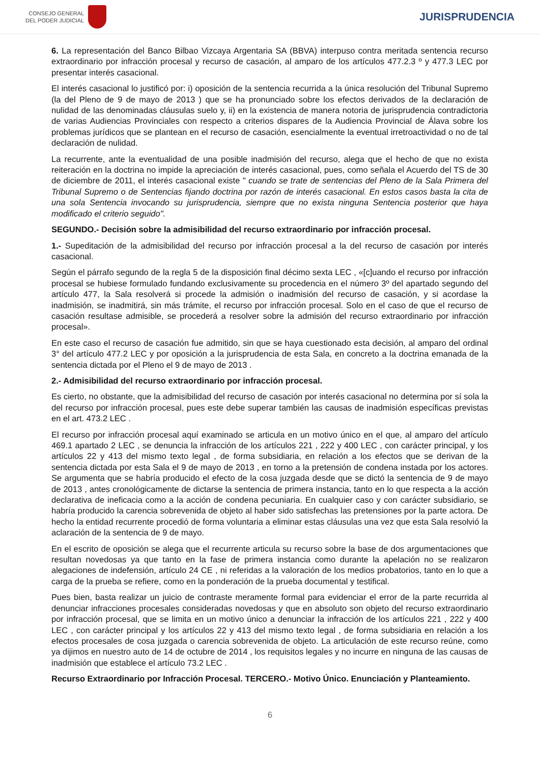CONSEJO GENERAL
DEL PODER JUDICIAL
JURISPRUDENCIA
6. La representación del Banco Bilbao Vizcaya Argentaria SA (BBVA) interpuso contra meritada sentencia recurso extraordinario por infracción procesal y recurso de casación, al amparo de los artículos 477.2.3 º y 477.3 LEC por presentar interés casacional.
El interés casacional lo justificó por: i) oposición de la sentencia recurrida a la única resolución del Tribunal Supremo (la del Pleno de 9 de mayo de 2013 ) que se ha pronunciado sobre los efectos derivados de la declaración de nulidad de las denominadas cláusulas suelo y, ii) en la existencia de manera notoria de jurisprudencia contradictoria de varias Audiencias Provinciales con respecto a criterios dispares de la Audiencia Provincial de Álava sobre los problemas jurídicos que se plantean en el recurso de casación, esencialmente la eventual irretroactividad o no de tal declaración de nulidad.
La recurrente, ante la eventualidad de una posible inadmisión del recurso, alega que el hecho de que no exista reiteración en la doctrina no impide la apreciación de interés casacional, pues, como señala el Acuerdo del TS de 30 de diciembre de 2011, el interés casacional existe " cuando se trate de sentencias del Pleno de la Sala Primera del Tribunal Supremo o de Sentencias fijando doctrina por razón de interés casacional. En estos casos basta la cita de una sola Sentencia invocando su jurisprudencia, siempre que no exista ninguna Sentencia posterior que haya modificado el criterio seguido".
SEGUNDO.- Decisión sobre la admisibilidad del recurso extraordinario por infracción procesal.
1.- Supeditación de la admisibilidad del recurso por infracción procesal a la del recurso de casación por interés casacional.
Según el párrafo segundo de la regla 5 de la disposición final décimo sexta LEC , «[c]uando el recurso por infracción procesal se hubiese formulado fundando exclusivamente su procedencia en el número 3º del apartado segundo del artículo 477, la Sala resolverá si procede la admisión o inadmisión del recurso de casación, y si acordase la inadmisión, se inadmitirá, sin más trámite, el recurso por infracción procesal. Solo en el caso de que el recurso de casación resultase admisible, se procederá a resolver sobre la admisión del recurso extraordinario por infracción procesal».
En este caso el recurso de casación fue admitido, sin que se haya cuestionado esta decisión, al amparo del ordinal 3° del artículo 477.2 LEC y por oposición a la jurisprudencia de esta Sala, en concreto a la doctrina emanada de la sentencia dictada por el Pleno el 9 de mayo de 2013 .
2.- Admisibilidad del recurso extraordinario por infracción procesal.
Es cierto, no obstante, que la admisibilidad del recurso de casación por interés casacional no determina por sí sola la del recurso por infracción procesal, pues este debe superar también las causas de inadmisión específicas previstas en el art. 473.2 LEC .
El recurso por infracción procesal aquí examinado se articula en un motivo único en el que, al amparo del artículo 469.1 apartado 2 LEC , se denuncia la infracción de los artículos 221 , 222 y 400 LEC , con carácter principal, y los artículos 22 y 413 del mismo texto legal , de forma subsidiaria, en relación a los efectos que se derivan de la sentencia dictada por esta Sala el 9 de mayo de 2013 , en torno a la pretensión de condena instada por los actores. Se argumenta que se habría producido el efecto de la cosa juzgada desde que se dictó la sentencia de 9 de mayo de 2013 , antes cronológicamente de dictarse la sentencia de primera instancia, tanto en lo que respecta a la acción declarativa de ineficacia como a la acción de condena pecuniaria. En cualquier caso y con carácter subsidiario, se habría producido la carencia sobrevenida de objeto al haber sido satisfechas las pretensiones por la parte actora. De hecho la entidad recurrente procedió de forma voluntaria a eliminar estas cláusulas una vez que esta Sala resolvió la aclaración de la sentencia de 9 de mayo.
En el escrito de oposición se alega que el recurrente articula su recurso sobre la base de dos argumentaciones que resultan novedosas ya que tanto en la fase de primera instancia como durante la apelación no se realizaron alegaciones de indefensión, artículo 24 CE , ni referidas a la valoración de los medios probatorios, tanto en lo que a carga de la prueba se refiere, como en la ponderación de la prueba documental y testifical.
Pues bien, basta realizar un juicio de contraste meramente formal para evidenciar el error de la parte recurrida al denunciar infracciones procesales consideradas novedosas y que en absoluto son objeto del recurso extraordinario por infracción procesal, que se limita en un motivo único a denunciar la infracción de los artículos 221 , 222 y 400 LEC , con carácter principal y los artículos 22 y 413 del mismo texto legal , de forma subsidiaria en relación a los efectos procesales de cosa juzgada o carencia sobrevenida de objeto. La articulación de este recurso reúne, como ya dijimos en nuestro auto de 14 de octubre de 2014 , los requisitos legales y no incurre en ninguna de las causas de inadmisión que establece el artículo 73.2 LEC .
Recurso Extraordinario por Infracción Procesal. TERCERO.- Motivo Único. Enunciación y Planteamiento.
6